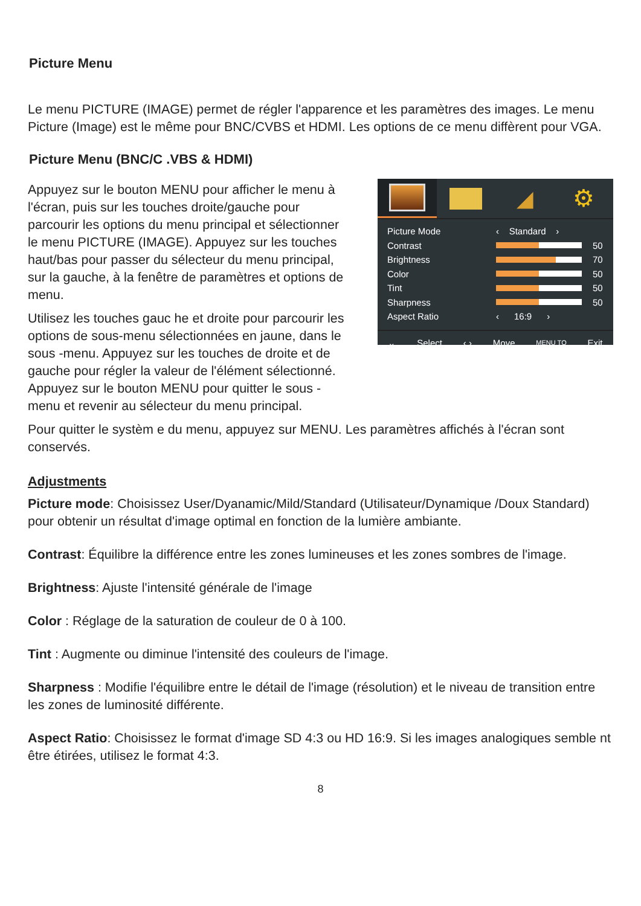Picture Menu
Le menu PICTURE (IMAGE) permet de régler l'apparence et les paramètres des images. Le menu Picture (Image) est le même pour BNC/CVBS et HDMI. Les options de ce menu diffèrent pour VGA.
Picture Menu (BNC/C .VBS & HDMI)
Appuyez sur le bouton MENU pour afficher le menu à l'écran, puis sur les touches droite/gauche pour parcourir les options du menu principal et sélectionner le menu PICTURE (IMAGE). Appuyez sur les touches haut/bas pour passer du sélecteur du menu principal, sur la gauche, à la fenêtre de paramètres et options de menu.
Utilisez les touches gauc he et droite pour parcourir les options de sous-menu sélectionnées en jaune, dans le sous -menu. Appuyez sur les touches de droite et de gauche pour régler la valeur de l'élément sélectionné. Appuyez sur le bouton MENU pour quitter le sous -menu et revenir au sélecteur du menu principal.
◢ ⚙
Picture Mode ‹ Standard ›
Contrast
50
Brightness
70
Color
50
Tint
50
Sharpness
50
Aspect Ratio ‹ 16:9 ›
⌄ Select ‹ › Move MENU TO Exit
Pour quitter le systèm e du menu, appuyez sur MENU. Les paramètres affichés à l'écran sont conservés.
Adjustments
Picture mode: Choisissez User/Dyanamic/Mild/Standard (Utilisateur/Dynamique /Doux Standard) pour obtenir un résultat d'image optimal en fonction de la lumière ambiante.
Contrast: Équilibre la différence entre les zones lumineuses et les zones sombres de l'image.
Brightness: Ajuste l'intensité générale de l'image
Color : Réglage de la saturation de couleur de 0 à 100.
Tint : Augmente ou diminue l'intensité des couleurs de l'image.
Sharpness : Modifie l'équilibre entre le détail de l'image (résolution) et le niveau de transition entre les zones de luminosité différente.
Aspect Ratio: Choisissez le format d'image SD 4:3 ou HD 16:9. Si les images analogiques semble nt être étirées, utilisez le format 4:3.
8